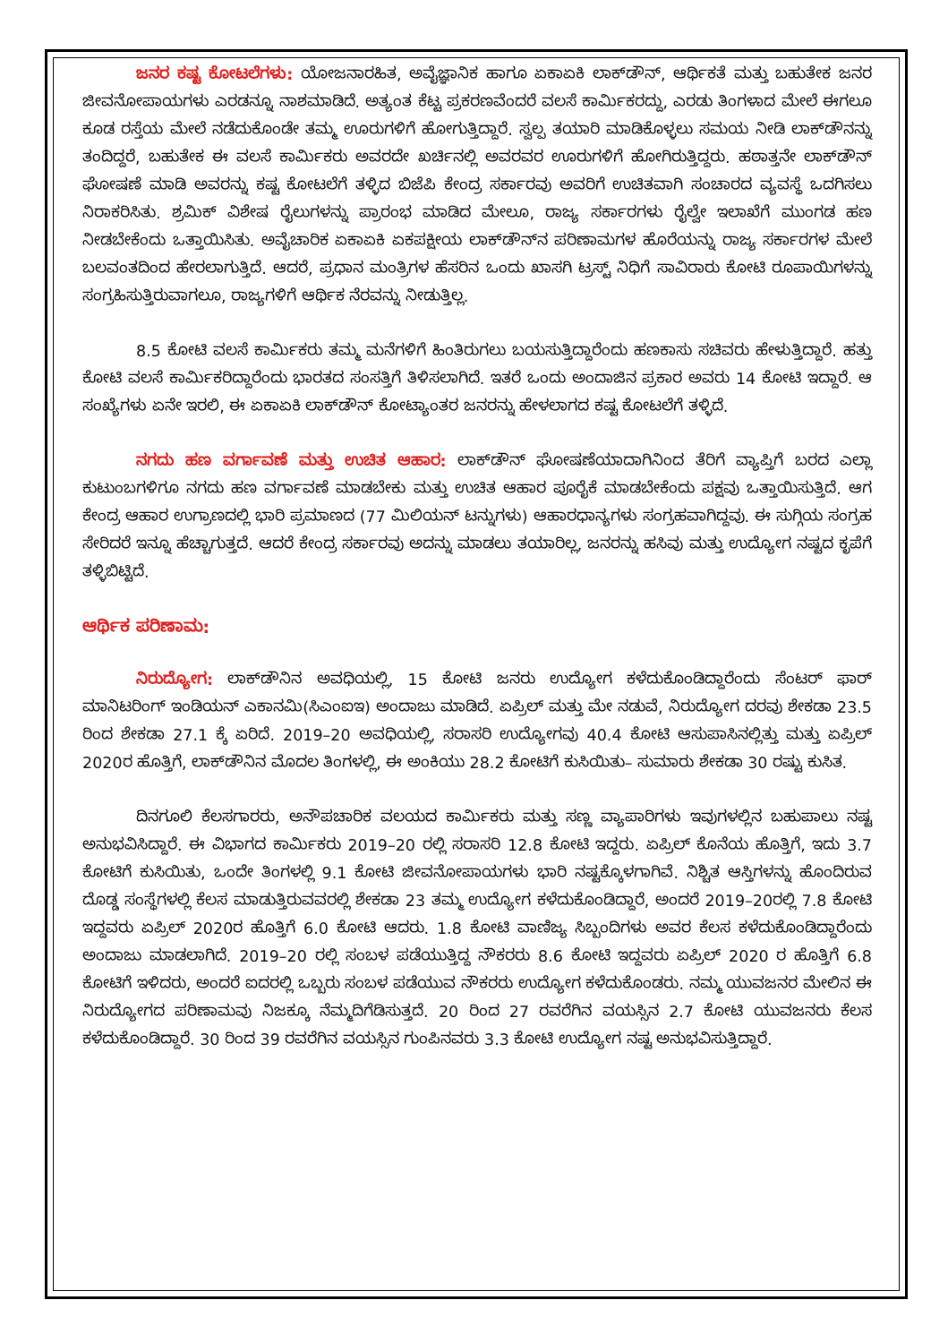ಜನರ ಕಷ್ಟ ಕೋಟಲೆಗಳು: ಯೋಜನಾರಹಿತ, ಅವೈಜ್ಞಾನಿಕ ಹಾಗೂ ಏಕಾಏಕಿ ಲಾಕ್‌ಡೌನ್, ಆರ್ಥಿಕತೆ ಮತ್ತು ಬಹುತೇಕ ಜನರ ಜೀವನೋಪಾಯಗಳು ಎರಡನ್ನೂ ನಾಶಮಾಡಿದೆ. ಅತ್ಯಂತ ಕೆಟ್ಟ ಪ್ರಕರಣವೆಂದರೆ ವಲಸೆ ಕಾರ್ಮಿಕರದ್ದು, ಎರಡು ತಿಂಗಳಾದ ಮೇಲೆ ಈಗಲೂ ಕೂಡ ರಸ್ತೆಯ ಮೇಲೆ ನಡೆದುಕೊಂಡೇ ತಮ್ಮ ಊರುಗಳಿಗೆ ಹೋಗುತ್ತಿದ್ದಾರೆ. ಸ್ವಲ್ಪ ತಯಾರಿ ಮಾಡಿಕೊಳ್ಳಲು ಸಮಯ ನೀಡಿ ಲಾಕ್‌ಡೌನನ್ನು ತಂದಿದ್ದರೆ, ಬಹುತೇಕ ಈ ವಲಸೆ ಕಾರ್ಮಿಕರು ಅವರದೇ ಖರ್ಚಿನಲ್ಲಿ ಅವರವರ ಊರುಗಳಿಗೆ ಹೋಗಿರುತ್ತಿದ್ದರು. ಹಠಾತ್ತನೇ ಲಾಕ್‌ಡೌನ್ ಘೋಷಣೆ ಮಾಡಿ ಅವರನ್ನು ಕಷ್ಟ ಕೋಟಲೆಗೆ ತಳ್ಳಿದ ಬಿಜೆಪಿ ಕೇಂದ್ರ ಸರ್ಕಾರವು ಅವರಿಗೆ ಉಚಿತವಾಗಿ ಸಂಚಾರದ ವ್ಯವಸ್ಥೆ ಒದಗಿಸಲು ನಿರಾಕರಿಸಿತು. ಶ್ರಮಿಕ್ ವಿಶೇಷ ರೈಲುಗಳನ್ನು ಪ್ರಾರಂಭ ಮಾಡಿದ ಮೇಲೂ, ರಾಜ್ಯ ಸರ್ಕಾರಗಳು ರೈಲ್ವೇ ಇಲಾಖೆಗೆ ಮುಂಗಡ ಹಣ ನೀಡಬೇಕೆಂದು ಒತ್ತಾಯಿಸಿತು. ಅವೈಚಾರಿಕ ಏಕಾಏಕಿ ಏಕಪಕ್ಷೀಯ ಲಾಕ್‌ಡೌನ್‌ನ ಪರಿಣಾಮಗಳ ಹೊರೆಯನ್ನು ರಾಜ್ಯ ಸರ್ಕಾರಗಳ ಮೇಲೆ ಬಲವಂತದಿಂದ ಹೇರಲಾಗುತ್ತಿದೆ. ಆದರೆ, ಪ್ರಧಾನ ಮಂತ್ರಿಗಳ ಹೆಸರಿನ ಒಂದು ಖಾಸಗಿ ಟ್ರಸ್ಟ್ ನಿಧಿಗೆ ಸಾವಿರಾರು ಕೋಟಿ ರೂಪಾಯಿಗಳನ್ನು ಸಂಗ್ರಹಿಸುತ್ತಿರುವಾಗಲೂ, ರಾಜ್ಯಗಳಿಗೆ ಆರ್ಥಿಕ ನೆರವನ್ನು ನೀಡುತ್ತಿಲ್ಲ.
8.5 ಕೋಟಿ ವಲಸೆ ಕಾರ್ಮಿಕರು ತಮ್ಮ ಮನೆಗಳಿಗೆ ಹಿಂತಿರುಗಲು ಬಯಸುತ್ತಿದ್ದಾರೆಂದು ಹಣಕಾಸು ಸಚಿವರು ಹೇಳುತ್ತಿದ್ದಾರೆ. ಹತ್ತು ಕೋಟಿ ವಲಸೆ ಕಾರ್ಮಿಕರಿದ್ದಾರೆಂದು ಭಾರತದ ಸಂಸತ್ತಿಗೆ ತಿಳಿಸಲಾಗಿದೆ. ಇತರೆ ಒಂದು ಅಂದಾಜಿನ ಪ್ರಕಾರ ಅವರು 14 ಕೋಟಿ ಇದ್ದಾರೆ. ಆ ಸಂಖ್ಯೆಗಳು ಏನೇ ಇರಲಿ, ಈ ಏಕಾಏಕಿ ಲಾಕ್‌ಡೌನ್ ಕೋಟ್ಯಾಂತರ ಜನರನ್ನು ಹೇಳಲಾಗದ ಕಷ್ಟ ಕೋಟಲೆಗೆ ತಳ್ಳಿದೆ.
ನಗದು ಹಣ ವರ್ಗಾವಣೆ ಮತ್ತು ಉಚಿತ ಆಹಾರ: ಲಾಕ್‌ಡೌನ್ ಘೋಷಣೆಯಾದಾಗಿನಿಂದ ತೆರಿಗೆ ವ್ಯಾಪ್ತಿಗೆ ಬರದ ಎಲ್ಲಾ ಕುಟುಂಬಗಳಿಗೂ ನಗದು ಹಣ ವರ್ಗಾವಣೆ ಮಾಡಬೇಕು ಮತ್ತು ಉಚಿತ ಆಹಾರ ಪೂರೈಕೆ ಮಾಡಬೇಕೆಂದು ಪಕ್ಷವು ಒತ್ತಾಯಿಸುತ್ತಿದೆ. ಆಗ ಕೇಂದ್ರ ಆಹಾರ ಉಗ್ರಾಣದಲ್ಲಿ ಭಾರಿ ಪ್ರಮಾಣದ (77 ಮಿಲಿಯನ್ ಟನ್ನುಗಳು) ಆಹಾರಧಾನ್ಯಗಳು ಸಂಗ್ರಹವಾಗಿದ್ದವು. ಈ ಸುಗ್ಗಿಯ ಸಂಗ್ರಹ ಸೇರಿದರೆ ಇನ್ನೂ ಹೆಚ್ಚಾಗುತ್ತದೆ. ಆದರೆ ಕೇಂದ್ರ ಸರ್ಕಾರವು ಅದನ್ನು ಮಾಡಲು ತಯಾರಿಲ್ಲ, ಜನರನ್ನು ಹಸಿವು ಮತ್ತು ಉದ್ಯೋಗ ನಷ್ಟದ ಕೃಪೆಗೆ ತಳ್ಳಿಬಿಟ್ಟಿದೆ.
ಆರ್ಥಿಕ ಪರಿಣಾಮ:
ನಿರುದ್ಯೋಗ: ಲಾಕ್‌ಡೌನಿನ ಅವಧಿಯಲ್ಲಿ, 15 ಕೋಟಿ ಜನರು ಉದ್ಯೋಗ ಕಳೆದುಕೊಂಡಿದ್ದಾರೆಂದು ಸೆಂಟರ್ ಫಾರ್ ಮಾನಿಟರಿಂಗ್ ಇಂಡಿಯನ್ ಎಕಾನಮಿ(ಸಿಎಂಐಇ) ಅಂದಾಜು ಮಾಡಿದೆ. ಏಪ್ರಿಲ್ ಮತ್ತು ಮೇ ನಡುವೆ, ನಿರುದ್ಯೋಗ ದರವು ಶೇಕಡಾ 23.5 ರಿಂದ ಶೇಕಡಾ 27.1 ಕ್ಕೆ ಏರಿದೆ. 2019–20 ಅವಧಿಯಲ್ಲಿ, ಸರಾಸರಿ ಉದ್ಯೋಗವು 40.4 ಕೋಟಿ ಆಸುಪಾಸಿನಲ್ಲಿತ್ತು ಮತ್ತು ಏಪ್ರಿಲ್ 2020ರ ಹೊತ್ತಿಗೆ, ಲಾಕ್‌ಡೌನಿನ ಮೊದಲ ತಿಂಗಳಲ್ಲಿ, ಈ ಅಂಕಿಯು 28.2 ಕೋಟಿಗೆ ಕುಸಿಯಿತು– ಸುಮಾರು ಶೇಕಡಾ 30 ರಷ್ಟು ಕುಸಿತ.
ದಿನಗೂಲಿ ಕೆಲಸಗಾರರು, ಅನೌಪಚಾರಿಕ ವಲಯದ ಕಾರ್ಮಿಕರು ಮತ್ತು ಸಣ್ಣ ವ್ಯಾಪಾರಿಗಳು ಇವುಗಳಲ್ಲಿನ ಬಹುಪಾಲು ನಷ್ಟ ಅನುಭವಿಸಿದ್ದಾರೆ. ಈ ವಿಭಾಗದ ಕಾರ್ಮಿಕರು 2019–20 ರಲ್ಲಿ ಸರಾಸರಿ 12.8 ಕೋಟಿ ಇದ್ದರು. ಏಪ್ರಿಲ್ ಕೊನೆಯ ಹೊತ್ತಿಗೆ, ಇದು 3.7 ಕೋಟಿಗೆ ಕುಸಿಯಿತು, ಒಂದೇ ತಿಂಗಳಲ್ಲಿ 9.1 ಕೋಟಿ ಜೀವನೋಪಾಯಗಳು ಭಾರಿ ನಷ್ಟಕ್ಕೊಳಗಾಗಿವೆ. ನಿಶ್ಚಿತ ಆಸ್ತಿಗಳನ್ನು ಹೊಂದಿರುವ ದೊಡ್ಡ ಸಂಸ್ಥೆಗಳಲ್ಲಿ ಕೆಲಸ ಮಾಡುತ್ತಿರುವವರಲ್ಲಿ ಶೇಕಡಾ 23 ತಮ್ಮ ಉದ್ಯೋಗ ಕಳೆದುಕೊಂಡಿದ್ದಾರೆ, ಅಂದರೆ 2019–20ರಲ್ಲಿ 7.8 ಕೋಟಿ ಇದ್ದವರು ಏಪ್ರಿಲ್ 2020ರ ಹೊತ್ತಿಗೆ 6.0 ಕೋಟಿ ಆದರು. 1.8 ಕೋಟಿ ವಾಣಿಜ್ಯ ಸಿಬ್ಬಂದಿಗಳು ಅವರ ಕೆಲಸ ಕಳೆದುಕೊಂಡಿದ್ದಾರೆಂದು ಅಂದಾಜು ಮಾಡಲಾಗಿದೆ. 2019–20 ರಲ್ಲಿ ಸಂಬಳ ಪಡೆಯುತ್ತಿದ್ದ ನೌಕರರು 8.6 ಕೋಟಿ ಇದ್ದವರು ಏಪ್ರಿಲ್ 2020 ರ ಹೊತ್ತಿಗೆ 6.8 ಕೋಟಿಗೆ ಇಳಿದರು, ಅಂದರೆ ಐದರಲ್ಲಿ ಒಬ್ಬರು ಸಂಬಳ ಪಡೆಯುವ ನೌಕರರು ಉದ್ಯೋಗ ಕಳೆದುಕೊಂಡರು. ನಮ್ಮ ಯುವಜನರ ಮೇಲಿನ ಈ ನಿರುದ್ಯೋಗದ ಪರಿಣಾಮವು ನಿಜಕ್ಕೂ ನೆಮ್ಮದಿಗೆಡಿಸುತ್ತದೆ. 20 ರಿಂದ 27 ರವರೆಗಿನ ವಯಸ್ಸಿನ 2.7 ಕೋಟಿ ಯುವಜನರು ಕೆಲಸ ಕಳೆದುಕೊಂಡಿದ್ದಾರೆ. 30 ರಿಂದ 39 ರವರೆಗಿನ ವಯಸ್ಸಿನ ಗುಂಪಿನವರು 3.3 ಕೋಟಿ ಉದ್ಯೋಗ ನಷ್ಟ ಅನುಭವಿಸುತ್ತಿದ್ದಾರೆ.